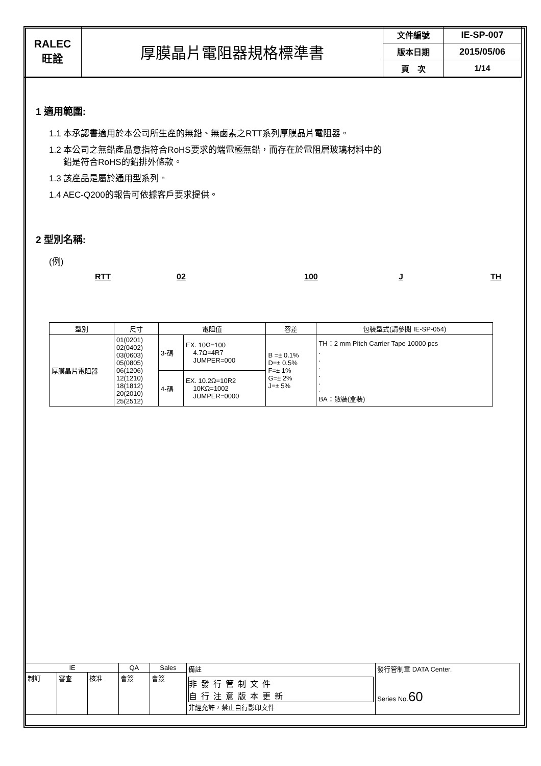| RALEC 旺詮 | 厚膜晶片電阻器規格標準書 | 文件編號 | IE-SP-007 |
| | | 版本日期 | 2015/05/06 |
| | | 頁 次 | 1/14 |
1 適用範圍:
1.1 本承認書適用於本公司所生產的無鉛、無鹵素之RTT系列厚膜晶片電阻器。
1.2 本公司之無鉛產品意指符合RoHS要求的端電極無鉛，而存在於電阻層玻璃材料中的
鉛是符合RoHS的鉛排外條款。
1.3 該產品是屬於通用型系列。
1.4 AEC-Q200的報告可依據客戶要求提供。
2 型別名稱:
(例)
RTT 02 100 J TH
| 型別 | 尺寸 | 電阻值 | | 容差 | 包裝型式(請參閱 IE-SP-054) |
| 厚膜晶片電阻器 | 01(0201) 02(0402) 03(0603) 05(0805) 06(1206) 12(1210) 18(1812) 20(2010) 25(2512) | 3-碼 | EX. 10Ω=100 4.7Ω=4R7 JUMPER=000 | B =± 0.1% D=± 0.5% F=± 1% G=± 2% J=± 5% | TH：2 mm Pitch Carrier Tape 10000 pcs . . . . . . BA：散裝(盒裝) |
| | | 4-碼 | EX. 10.2Ω=10R2 10KΩ=1002 JUMPER=0000 | | |
| IE | | | QA | Sales | 備註 非發行管制文件 自行注意版本更新 非經允許，禁止自行影印文件 | 發行管制章 DATA Center. Series No. 60 |
| 制訂 | 審查 | 核准 | 會簽 | 會簽 | | |